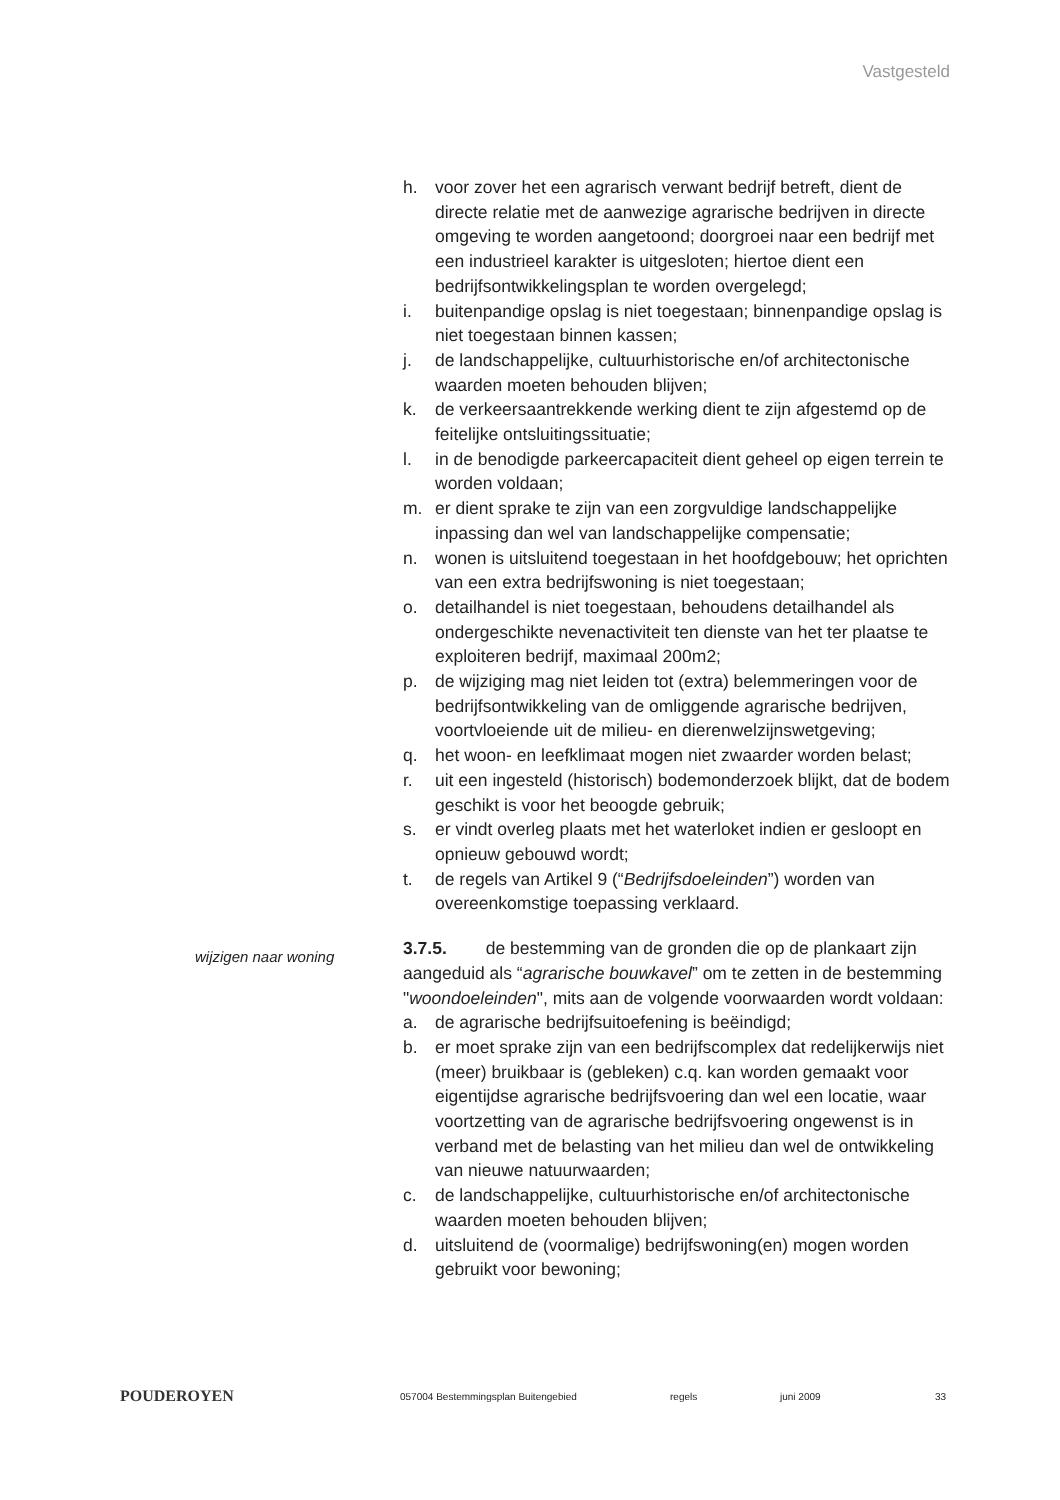Vastgesteld
h. voor zover het een agrarisch verwant bedrijf betreft, dient de directe relatie met de aanwezige agrarische bedrijven in directe omgeving te worden aangetoond; doorgroei naar een bedrijf met een industrieel karakter is uitgesloten; hiertoe dient een bedrijfsontwikkelingsplan te worden overgelegd;
i. buitenpandige opslag is niet toegestaan; binnenpandige opslag is niet toegestaan binnen kassen;
j. de landschappelijke, cultuurhistorische en/of architectonische waarden moeten behouden blijven;
k. de verkeersaantrekkende werking dient te zijn afgestemd op de feitelijke ontsluitingssituatie;
l. in de benodigde parkeercapaciteit dient geheel op eigen terrein te worden voldaan;
m. er dient sprake te zijn van een zorgvuldige landschappelijke inpassing dan wel van landschappelijke compensatie;
n. wonen is uitsluitend toegestaan in het hoofdgebouw; het oprichten van een extra bedrijfswoning is niet toegestaan;
o. detailhandel is niet toegestaan, behoudens detailhandel als ondergeschikte nevenactiviteit ten dienste van het ter plaatse te exploiteren bedrijf, maximaal 200m2;
p. de wijziging mag niet leiden tot (extra) belemmeringen voor de bedrijfsontwikkeling van de omliggende agrarische bedrijven, voortvloeiende uit de milieu- en dierenwelzijnswetgeving;
q. het woon- en leefklimaat mogen niet zwaarder worden belast;
r. uit een ingesteld (historisch) bodemonderzoek blijkt, dat de bodem geschikt is voor het beoogde gebruik;
s. er vindt overleg plaats met het waterloket indien er gesloopt en opnieuw gebouwd wordt;
t. de regels van Artikel 9 (“Bedrijfsdoeleinden”) worden van overeenkomstige toepassing verklaard.
3.7.5. de bestemming van de gronden die op de plankaart zijn aangeduid als “agrarische bouwkavel” om te zetten in de bestemming "woondoeleinden", mits aan de volgende voorwaarden wordt voldaan:
a. de agrarische bedrijfsuitoefening is beëindigd;
b. er moet sprake zijn van een bedrijfscomplex dat redelijkerwijs niet (meer) bruikbaar is (gebleken) c.q. kan worden gemaakt voor eigentijdse agrarische bedrijfsvoering dan wel een locatie, waar voortzetting van de agrarische bedrijfsvoering ongewenst is in verband met de belasting van het milieu dan wel de ontwikkeling van nieuwe natuurwaarden;
c. de landschappelijke, cultuurhistorische en/of architectonische waarden moeten behouden blijven;
d. uitsluitend de (voormalige) bedrijfswoning(en) mogen worden gebruikt voor bewoning;
wijzigen naar woning
POUDEROYEN
057004 Bestemmingsplan Buitengebied regels juni 2009 33